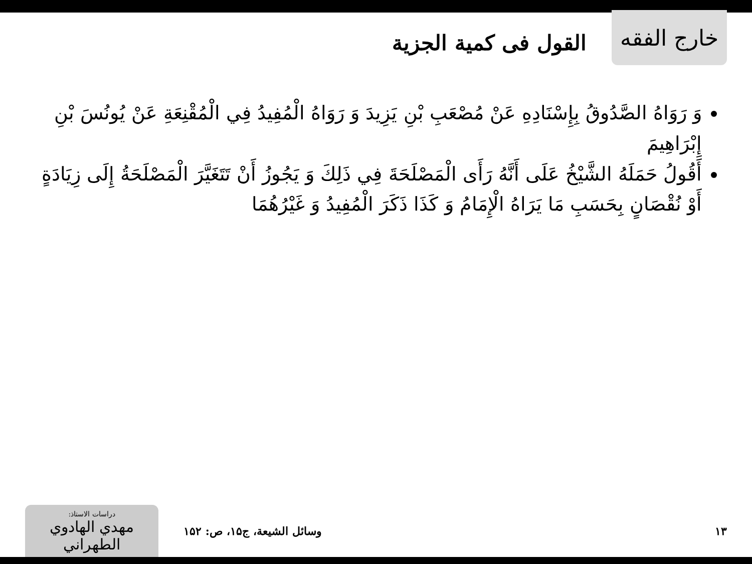خارج الفقه
القول فی کمیة الجزیة
وَ رَوَاهُ الصَّدُوقُ بِإِسْنَادِهِ عَنْ مُصْعَبِ بْنِ يَزِيدَ وَ رَوَاهُ الْمُفِيدُ فِي الْمُقْنِعَةِ عَنْ يُونُسَ بْنِ إِبْرَاهِيمَ
أَقُولُ حَمَلَهُ الشَّيْخُ عَلَى أَنَّهُ رَأَى الْمَصْلَحَةَ فِي ذَلِكَ وَ يَجُوزُ أَنْ تَتَغَيَّرَ الْمَصْلَحَةُ إِلَى زِيَادَةٍ أَوْ نُقْصَانٍ بِحَسَبِ مَا يَرَاهُ الْإِمَامُ وَ كَذَا ذَكَرَ الْمُفِيدُ وَ غَيْرُهُمَا
دراسات الاستاذ:
مهدي الهادوي الطهراني
وسائل الشيعة، ج۱۵، ص: ۱۵۲ ۱۳